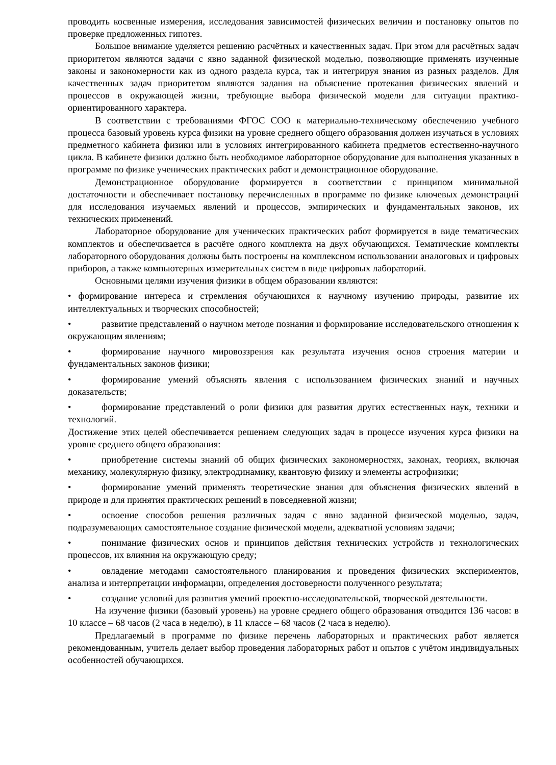проводить косвенные измерения, исследования зависимостей физических величин и постановку опытов по проверке предложенных гипотез.
Большое внимание уделяется решению расчётных и качественных задач. При этом для расчётных задач приоритетом являются задачи с явно заданной физической моделью, позволяющие применять изученные законы и закономерности как из одного раздела курса, так и интегрируя знания из разных разделов. Для качественных задач приоритетом являются задания на объяснение протекания физических явлений и процессов в окружающей жизни, требующие выбора физической модели для ситуации практико-ориентированного характера.
В соответствии с требованиями ФГОС СОО к материально-техническому обеспечению учебного процесса базовый уровень курса физики на уровне среднего общего образования должен изучаться в условиях предметного кабинета физики или в условиях интегрированного кабинета предметов естественно-научного цикла. В кабинете физики должно быть необходимое лабораторное оборудование для выполнения указанных в программе по физике ученических практических работ и демонстрационное оборудование.
Демонстрационное оборудование формируется в соответствии с принципом минимальной достаточности и обеспечивает постановку перечисленных в программе по физике ключевых демонстраций для исследования изучаемых явлений и процессов, эмпирических и фундаментальных законов, их технических применений.
Лабораторное оборудование для ученических практических работ формируется в виде тематических комплектов и обеспечивается в расчёте одного комплекта на двух обучающихся. Тематические комплекты лабораторного оборудования должны быть построены на комплексном использовании аналоговых и цифровых приборов, а также компьютерных измерительных систем в виде цифровых лабораторий.
Основными целями изучения физики в общем образовании являются:
• формирование интереса и стремления обучающихся к научному изучению природы, развитие их интеллектуальных и творческих способностей;
• развитие представлений о научном методе познания и формирование исследовательского отношения к окружающим явлениям;
• формирование научного мировоззрения как результата изучения основ строения материи и фундаментальных законов физики;
• формирование умений объяснять явления с использованием физических знаний и научных доказательств;
• формирование представлений о роли физики для развития других естественных наук, техники и технологий.
Достижение этих целей обеспечивается решением следующих задач в процессе изучения курса физики на уровне среднего общего образования:
• приобретение системы знаний об общих физических закономерностях, законах, теориях, включая механику, молекулярную физику, электродинамику, квантовую физику и элементы астрофизики;
• формирование умений применять теоретические знания для объяснения физических явлений в природе и для принятия практических решений в повседневной жизни;
• освоение способов решения различных задач с явно заданной физической моделью, задач, подразумевающих самостоятельное создание физической модели, адекватной условиям задачи;
• понимание физических основ и принципов действия технических устройств и технологических процессов, их влияния на окружающую среду;
• овладение методами самостоятельного планирования и проведения физических экспериментов, анализа и интерпретации информации, определения достоверности полученного результата;
• создание условий для развития умений проектно-исследовательской, творческой деятельности.
На изучение физики (базовый уровень) на уровне среднего общего образования отводится 136 часов: в 10 классе – 68 часов (2 часа в неделю), в 11 классе – 68 часов (2 часа в неделю).
Предлагаемый в программе по физике перечень лабораторных и практических работ является рекомендованным, учитель делает выбор проведения лабораторных работ и опытов с учётом индивидуальных особенностей обучающихся.